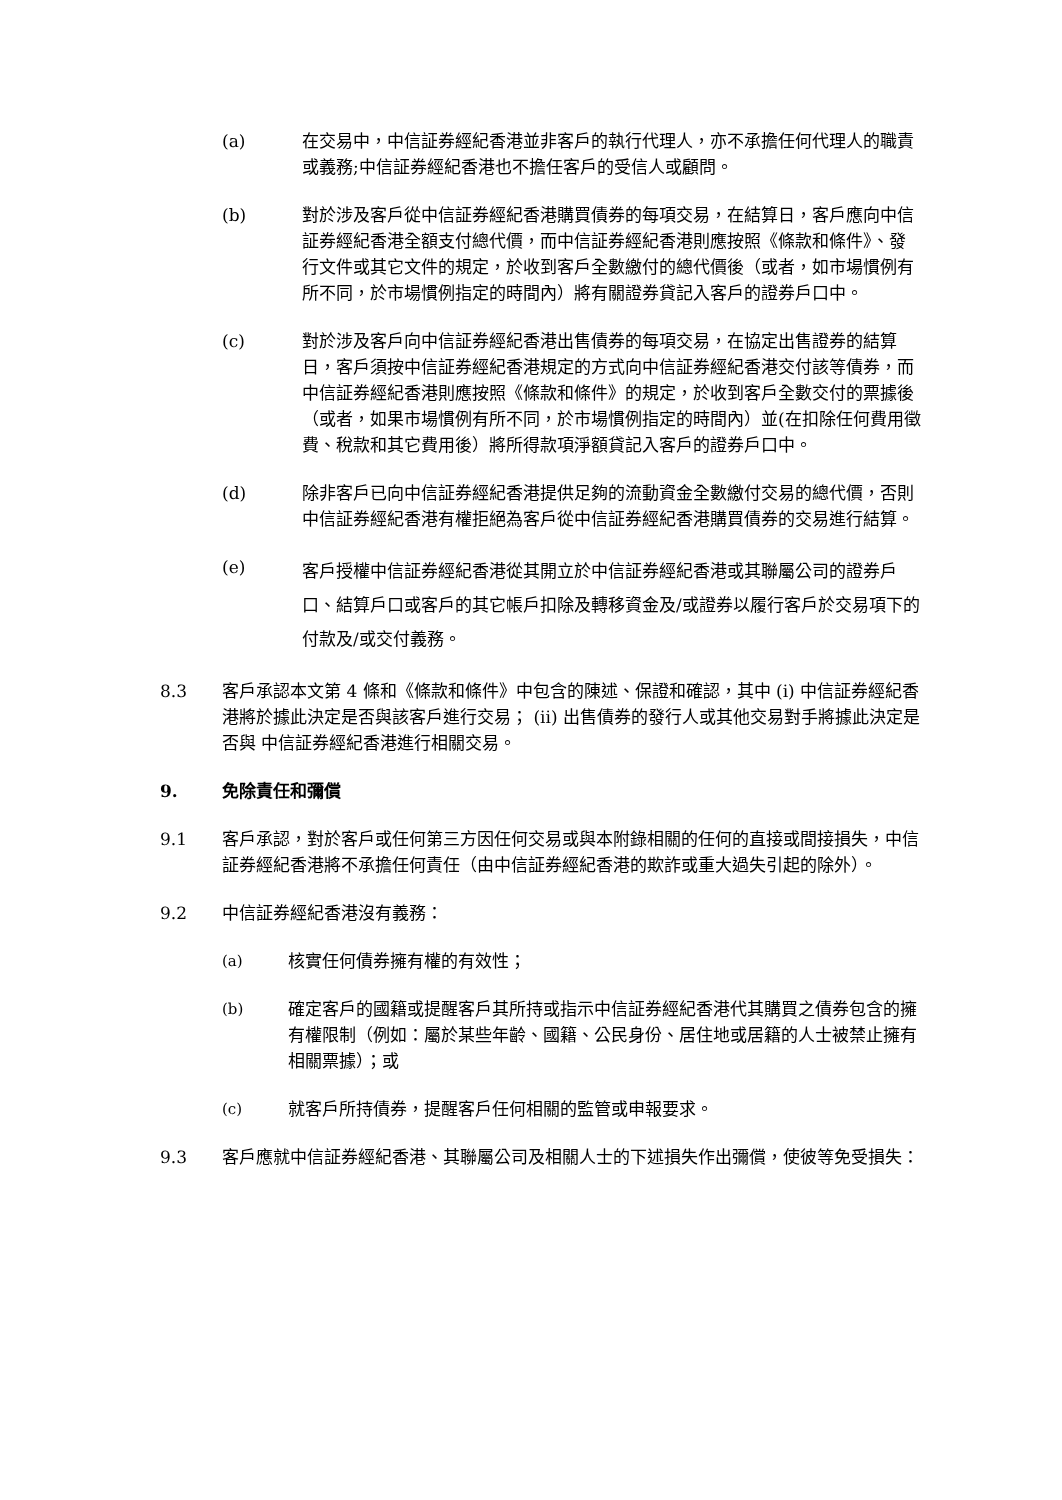(a) 在交易中，中信証券經紀香港並非客戶的執行代理人，亦不承擔任何代理人的職責或義務;中信証券經紀香港也不擔任客戶的受信人或顧問。
(b) 對於涉及客戶從中信証券經紀香港購買債券的每項交易，在結算日，客戶應向中信証券經紀香港全額支付總代價，而中信証券經紀香港則應按照《條款和條件》、發行文件或其它文件的規定，於收到客戶全數繳付的總代價後（或者，如市場慣例有所不同，於市場慣例指定的時間內）將有關證券貸記入客戶的證券戶口中。
(c) 對於涉及客戶向中信証券經紀香港出售債券的每項交易，在協定出售證券的結算日，客戶須按中信証券經紀香港規定的方式向中信証券經紀香港交付該等債券，而中信証券經紀香港則應按照《條款和條件》的規定，於收到客戶全數交付的票據後（或者，如果市場慣例有所不同，於市場慣例指定的時間內）並(在扣除任何費用徵費、稅款和其它費用後）將所得款項淨額貸記入客戶的證券戶口中。
(d) 除非客戶已向中信証券經紀香港提供足夠的流動資金全數繳付交易的總代價，否則中信証券經紀香港有權拒絕為客戶從中信証券經紀香港購買債券的交易進行結算。
(e)
客戶授權中信証券經紀香港從其開立於中信証券經紀香港或其聯屬公司的證券戶口、結算戶口或客戶的其它帳戶扣除及轉移資金及/或證券以履行客戶於交易項下的付款及/或交付義務。
8.3 客戶承認本文第 4 條和《條款和條件》中包含的陳述、保證和確認，其中 (i) 中信証券經紀香港將於據此決定是否與該客戶進行交易； (ii) 出售債券的發行人或其他交易對手將據此決定是否與 中信証券經紀香港進行相關交易。
9. 免除責任和彌償
9.1 客戶承認，對於客戶或任何第三方因任何交易或與本附錄相關的任何的直接或間接損失，中信証券經紀香港將不承擔任何責任（由中信証券經紀香港的欺詐或重大過失引起的除外）。
9.2 中信証券經紀香港沒有義務：
(a) 核實任何債券擁有權的有效性；
(b) 確定客戶的國籍或提醒客戶其所持或指示中信証券經紀香港代其購買之債券包含的擁有權限制（例如：屬於某些年齡、國籍、公民身份、居住地或居籍的人士被禁止擁有相關票據）；或
(c) 就客戶所持債券，提醒客戶任何相關的監管或申報要求。
9.3 客戶應就中信証券經紀香港、其聯屬公司及相關人士的下述損失作出彌償，使彼等免受損失：